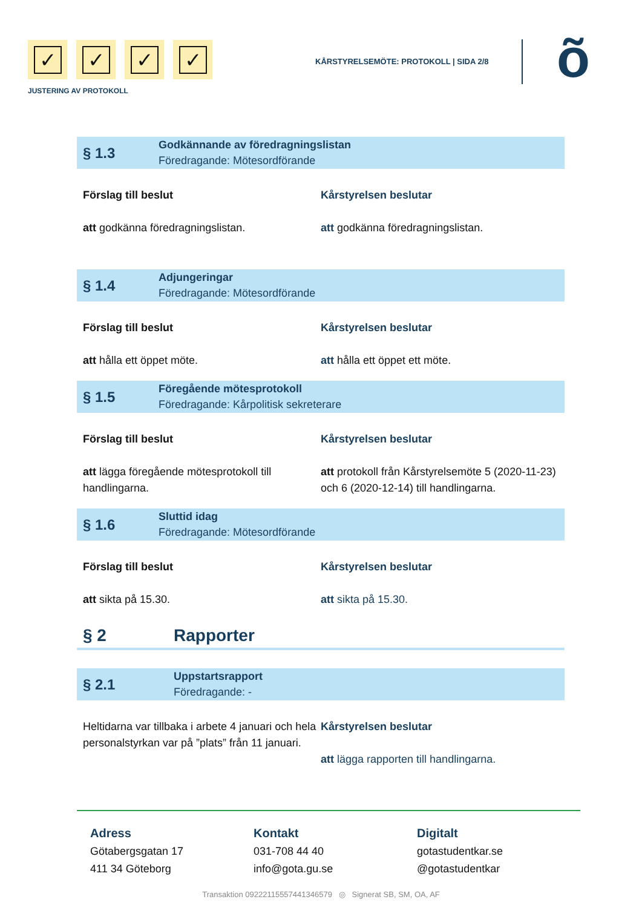✓ ✓ ✓ ✓
JUSTERING AV PROTOKOLL
KÅRSTYRELSEMÖTE: PROTOKOLL | SIDA 2/8
õ
§ 1.3
Godkännande av föredragningslistan
Föredragande: Mötesordförande
Förslag till beslut
att godkänna föredragningslistan.
Kårstyrelsen beslutar
att godkänna föredragningslistan.
§ 1.4
Adjungeringar
Föredragande: Mötesordförande
Förslag till beslut
att hålla ett öppet möte.
Kårstyrelsen beslutar
att hålla ett öppet ett möte.
§ 1.5
Föregående mötesprotokoll
Föredragande: Kårpolitisk sekreterare
Förslag till beslut
att lägga föregående mötesprotokoll till handlingarna.
Kårstyrelsen beslutar
att protokoll från Kårstyrelsemöte 5 (2020-11-23) och 6 (2020-12-14) till handlingarna.
§ 1.6
Sluttid idag
Föredragande: Mötesordförande
Förslag till beslut
att sikta på 15.30.
Kårstyrelsen beslutar
att sikta på 15.30.
§ 2 Rapporter
§ 2.1
Uppstartsrapport
Föredragande: -
Heltidarna var tillbaka i arbete 4 januari och hela personalstyrkan var på ”plats” från 11 januari.
Kårstyrelsen beslutar
att lägga rapporten till handlingarna.
Adress
Götabergsgatan 17
411 34 Göteborg
Kontakt
031-708 44 40
info@gota.gu.se
Digitalt
gotastudentkar.se
@gotastudentkar
Transaktion 09222115557441346579 ◎ Signerat SB, SM, OA, AF